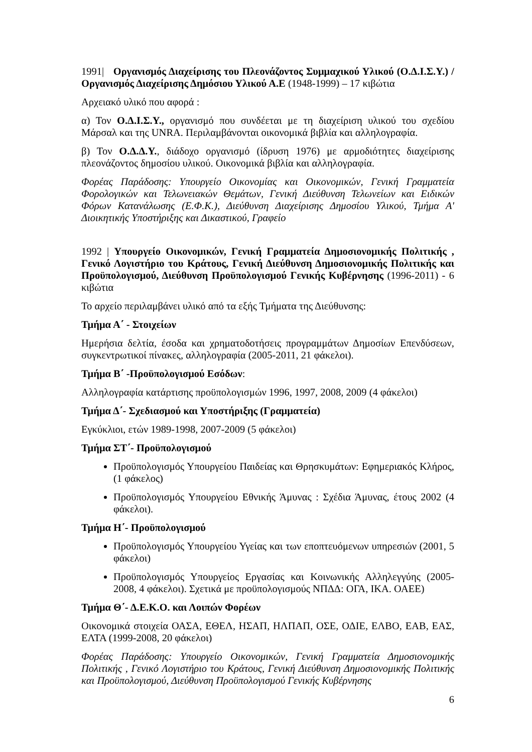1991| Οργανισμός Διαχείρισης του Πλεονάζοντος Συμμαχικού Υλικού (Ο.Δ.Ι.Σ.Υ.) / Οργανισμός Διαχείρισης Δημόσιου Υλικού Α.Ε (1948-1999) – 17 κιβώτια
Αρχειακό υλικό που αφορά :
α) Τον Ο.Δ.Ι.Σ.Υ., οργανισμό που συνδέεται με τη διαχείριση υλικού του σχεδίου Μάρσαλ και της UNRA. Περιλαμβάνονται οικονομικά βιβλία και αλληλογραφία.
β) Τον Ο.Δ.Δ.Υ., διάδοχο οργανισμό (ίδρυση 1976) με αρμοδιότητες διαχείρισης πλεονάζοντος δημοσίου υλικού. Οικονομικά βιβλία και αλληλογραφία.
Φορέας Παράδοσης: Υπουργείο Οικονομίας και Οικονομικών, Γενική Γραμματεία Φορολογικών και Τελωνειακών Θεμάτων, Γενική Διεύθυνση Τελωνείων και Ειδικών Φόρων Κατανάλωσης (Ε.Φ.Κ.), Διεύθυνση Διαχείρισης Δημοσίου Υλικού, Τμήμα Α' Διοικητικής Υποστήριξης και Δικαστικού, Γραφείο
1992 | Υπουργείο Οικονομικών, Γενική Γραμματεία Δημοσιονομικής Πολιτικής , Γενικό Λογιστήριο του Κράτους, Γενική Διεύθυνση Δημοσιονομικής Πολιτικής και Προϋπολογισμού, Διεύθυνση Προϋπολογισμού Γενικής Κυβέρνησης (1996-2011) - 6 κιβώτια
Το αρχείο περιλαμβάνει υλικό από τα εξής Τμήματα της Διεύθυνσης:
Τμήμα Α΄ - Στοιχείων
Ημερήσια δελτία, έσοδα και χρηματοδοτήσεις προγραμμάτων Δημοσίων Επενδύσεων, συγκεντρωτικοί πίνακες, αλληλογραφία (2005-2011, 21 φάκελοι).
Τμήμα Β΄ -Προϋπολογισμού Εσόδων:
Αλληλογραφία κατάρτισης προϋπολογισμών 1996, 1997, 2008, 2009 (4 φάκελοι)
Τμήμα Δ΄- Σχεδιασμού και Υποστήριξης (Γραμματεία)
Εγκύκλιοι, ετών 1989-1998, 2007-2009 (5 φάκελοι)
Τμήμα ΣΤ΄- Προϋπολογισμού
Προϋπολογισμός Υπουργείου Παιδείας και Θρησκυμάτων: Εφημεριακός Κλήρος, (1 φάκελος)
Προϋπολογισμός Υπουργείου Εθνικής Άμυνας : Σχέδια Άμυνας, έτους 2002 (4 φάκελοι).
Τμήμα Η΄- Προϋπολογισμού
Προϋπολογισμός Υπουργείου Υγείας και των εποπτευόμενων υπηρεσιών (2001, 5 φάκελοι)
Προϋπολογισμός Υπουργείος Εργασίας και Κοινωνικής Αλληλεγγύης (2005-2008, 4 φάκελοι). Σχετικά με προϋπολογισμούς ΝΠΔΔ: ΟΓΑ, ΙΚΑ. ΟΑΕΕ)
Τμήμα Θ΄- Δ.Ε.Κ.Ο. και Λοιπών Φορέων
Οικονομικά στοιχεία ΟΑΣΑ, ΕΘΕΛ, ΗΣΑΠ, ΗΛΠΑΠ, ΟΣΕ, ΟΔΙΕ, ΕΛΒΟ, ΕΑΒ, ΕΑΣ, ΕΛΤΑ (1999-2008, 20 φάκελοι)
Φορέας Παράδοσης: Υπουργείο Οικονομικών, Γενική Γραμματεία Δημοσιονομικής Πολιτικής , Γενικό Λογιστήριο του Κράτους, Γενική Διεύθυνση Δημοσιονομικής Πολιτικής και Προϋπολογισμού, Διεύθυνση Προϋπολογισμού Γενικής Κυβέρνησης
6